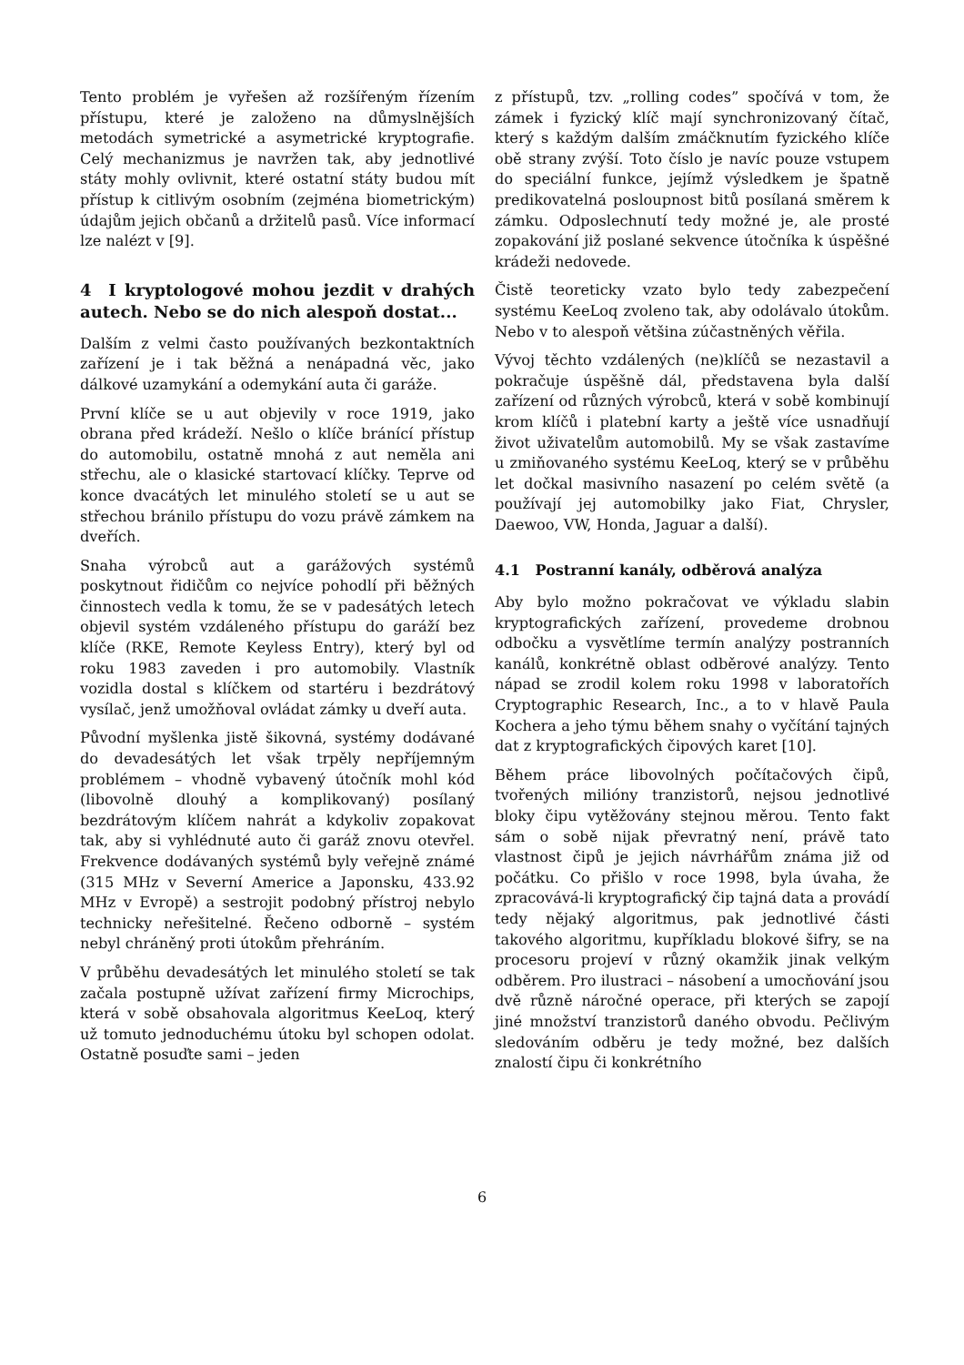Tento problém je vyřešen až rozšířeným řízením přístupu, které je založeno na důmyslnějších metodách symetrické a asymetrické kryptografie. Celý mechanizmus je navržen tak, aby jednotlivé státy mohly ovlivnit, které ostatní státy budou mít přístup k citlivým osobním (zejména biometrickým) údajům jejich občanů a držitelů pasů. Více informací lze nalézt v [9].
4 I kryptologové mohou jezdit v drahých autech. Nebo se do nich alespoň dostat...
Dalším z velmi často používaných bezkontaktních zařízení je i tak běžná a nenápadná věc, jako dálkové uzamykání a odemykání auta či garáže.
První klíče se u aut objevily v roce 1919, jako obrana před krádeží. Nešlo o klíče bránící přístup do automobilu, ostatně mnohá z aut neměla ani střechu, ale o klasické startovací klíčky. Teprve od konce dvacátých let minulého století se u aut se střechou bránilo přístupu do vozu právě zámkem na dveřích.
Snaha výrobců aut a garážových systémů poskytnout řidičům co nejvíce pohodlí při běžných činnostech vedla k tomu, že se v padesátých letech objevil systém vzdáleného přístupu do garáží bez klíče (RKE, Remote Keyless Entry), který byl od roku 1983 zaveden i pro automobily. Vlastník vozidla dostal s klíčkem od startéru i bezdrátový vysílač, jenž umožňoval ovládat zámky u dveří auta.
Původní myšlenka jistě šikovná, systémy dodávané do devadesátých let však trpěly nepříjemným problémem – vhodně vybavený útočník mohl kód (libovolně dlouhý a komplikovaný) posílaný bezdrátovým klíčem nahrát a kdykoliv zopakovat tak, aby si vyhlédnuté auto či garáž znovu otevřel. Frekvence dodávaných systémů byly veřejně známé (315 MHz v Severní Americe a Japonsku, 433.92 MHz v Evropě) a sestrojit podobný přístroj nebylo technicky neřešitelné. Řečeno odborně – systém nebyl chráněný proti útokům přehráním.
V průběhu devadesátých let minulého století se tak začala postupně užívat zařízení firmy Microchips, která v sobě obsahovala algoritmus KeeLoq, který už tomuto jednoduchému útoku byl schopen odolat. Ostatně posuďte sami – jeden
z přístupů, tzv. „rolling codes” spočívá v tom, že zámek i fyzický klíč mají synchronizovaný čítač, který s každým dalším zmáčknutím fyzického klíče obě strany zvýší. Toto číslo je navíc pouze vstupem do speciální funkce, jejímž výsledkem je špatně predikovatelná posloupnost bitů posílaná směrem k zámku. Odposlechnutí tedy možné je, ale prosté zopakování již poslané sekvence útočníka k úspěšné krádeži nedovede.
Čistě teoreticky vzato bylo tedy zabezpečení systému KeeLoq zvoleno tak, aby odolávalo útokům. Nebo v to alespoň většina zúčastněných věřila.
Vývoj těchto vzdálených (ne)klíčů se nezastavil a pokračuje úspěšně dál, představena byla další zařízení od různých výrobců, která v sobě kombinují krom klíčů i platební karty a ještě více usnadňují život uživatelům automobilů. My se však zastavíme u zmiňovaného systému KeeLoq, který se v průběhu let dočkal masivního nasazení po celém světě (a používají jej automobilky jako Fiat, Chrysler, Daewoo, VW, Honda, Jaguar a další).
4.1 Postranní kanály, odběrová analýza
Aby bylo možno pokračovat ve výkladu slabin kryptografických zařízení, provedeme drobnou odbočku a vysvětlíme termín analýzy postranních kanálů, konkrétně oblast odběrové analýzy. Tento nápad se zrodil kolem roku 1998 v laboratořích Cryptographic Research, Inc., a to v hlavě Paula Kochera a jeho týmu během snahy o vyčítání tajných dat z kryptografických čipových karet [10].
Během práce libovolných počítačových čipů, tvořených milióny tranzistorů, nejsou jednotlivé bloky čipu vytěžovány stejnou měrou. Tento fakt sám o sobě nijak převratný není, právě tato vlastnost čipů je jejich návrhářům známa již od počátku. Co přišlo v roce 1998, byla úvaha, že zpracovává-li kryptografický čip tajná data a provádí tedy nějaký algoritmus, pak jednotlivé části takového algoritmu, kupříkladu blokové šifry, se na procesoru projeví v různý okamžik jinak velkým odběrem. Pro ilustraci – násobení a umocňování jsou dvě různě náročné operace, při kterých se zapojí jiné množství tranzistorů daného obvodu. Pečlivým sledováním odběru je tedy možné, bez dalších znalostí čipu či konkrétního
6